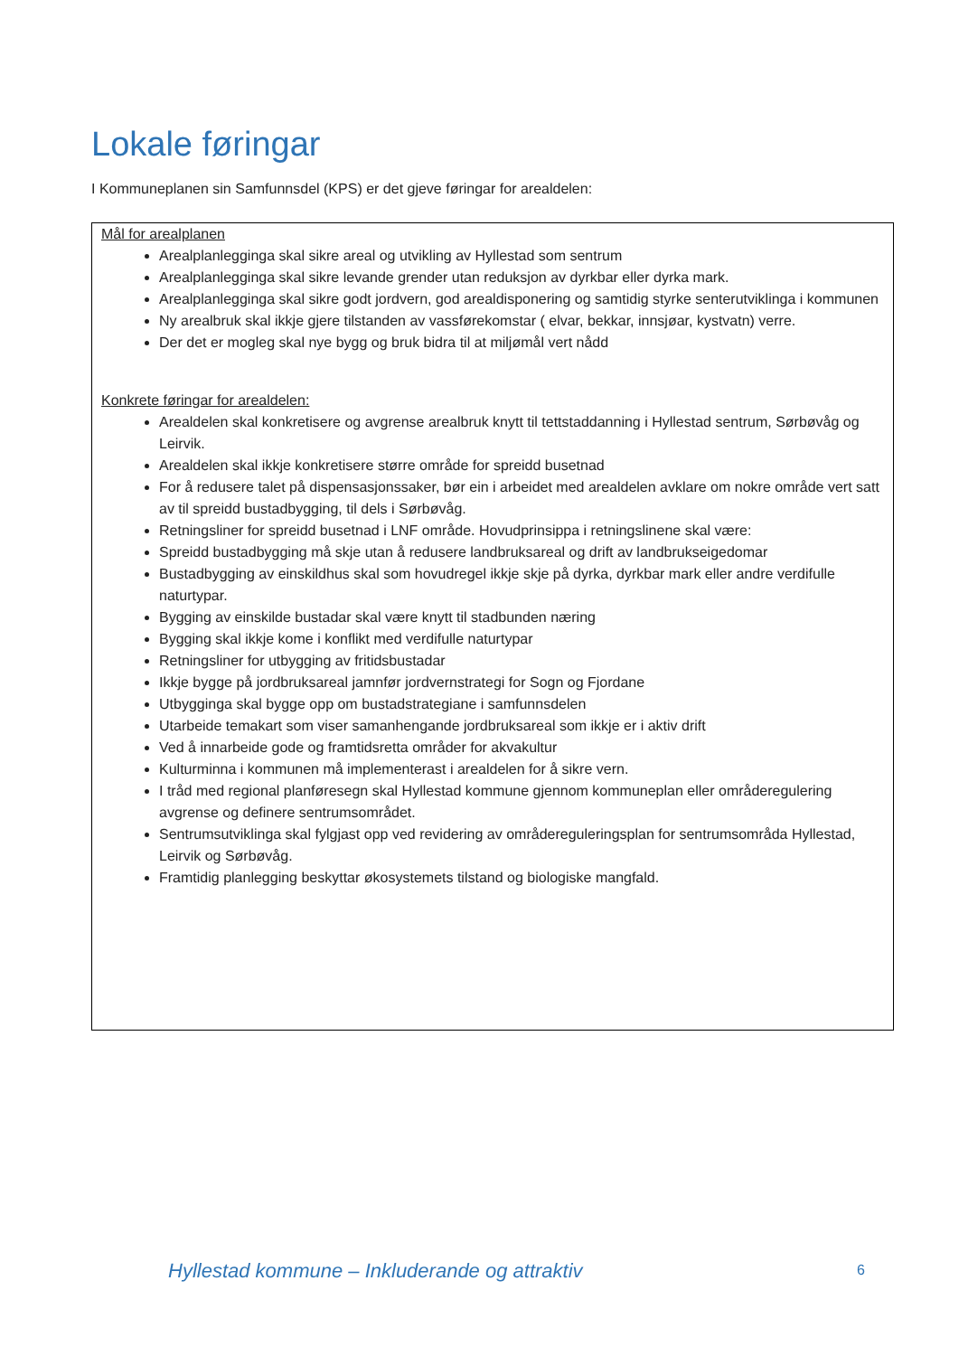Lokale føringar
I Kommuneplanen sin Samfunnsdel (KPS) er det gjeve føringar for arealdelen:
Mål for arealplanen
Arealplanlegginga skal sikre areal og utvikling av Hyllestad som sentrum
Arealplanlegginga skal sikre levande grender utan reduksjon av dyrkbar eller dyrka mark.
Arealplanlegginga skal sikre godt jordvern, god arealdisponering og samtidig styrke senterutviklinga i kommunen
Ny arealbruk skal ikkje gjere tilstanden av vassførekomstar ( elvar, bekkar, innsjøar, kystvatn) verre.
Der det er mogleg skal nye bygg og bruk bidra til at miljømål vert nådd
Konkrete føringar for arealdelen:
Arealdelen skal konkretisere og avgrense arealbruk knytt til tettstaddanning i Hyllestad sentrum, Sørbøvåg og Leirvik.
Arealdelen skal ikkje konkretisere større område for spreidd busetnad
For å redusere talet på dispensasjonssaker, bør ein i arbeidet med arealdelen avklare om nokre område vert satt av til spreidd bustadbygging, til dels i Sørbøvåg.
Retningsliner for spreidd busetnad i LNF område. Hovudprinsippa i retningslinene skal være:
Spreidd bustadbygging må skje utan å redusere landbruksareal og drift av landbrukseigedomar
Bustadbygging av einskildhus skal som hovudregel ikkje skje på dyrka, dyrkbar mark eller andre verdifulle naturtypar.
Bygging av einskilde bustadar skal være knytt til stadbunden næring
Bygging skal ikkje kome i konflikt med verdifulle naturtypar
Retningsliner for utbygging av fritidsbustadar
Ikkje bygge på jordbruksareal jamnfør jordvernstrategi for Sogn og Fjordane
Utbygginga skal bygge opp om bustadstrategiane i samfunnsdelen
Utarbeide temakart som viser samanhengande jordbruksareal som ikkje er i aktiv drift
Ved å innarbeide gode og framtidsretta områder for akvakultur
Kulturminna i kommunen må implementerast i arealdelen for å sikre vern.
I tråd med regional planføresegn skal Hyllestad kommune gjennom kommuneplan eller områderegulering avgrense og definere sentrumsområdet.
Sentrumsutviklinga skal fylgjast opp ved revidering av områdereguleringsplan for sentrumsområda Hyllestad, Leirvik og Sørbøvåg.
Framtidig planlegging beskyttar økosystemets tilstand og biologiske mangfald.
Hyllestad kommune – Inkluderande og attraktiv
6